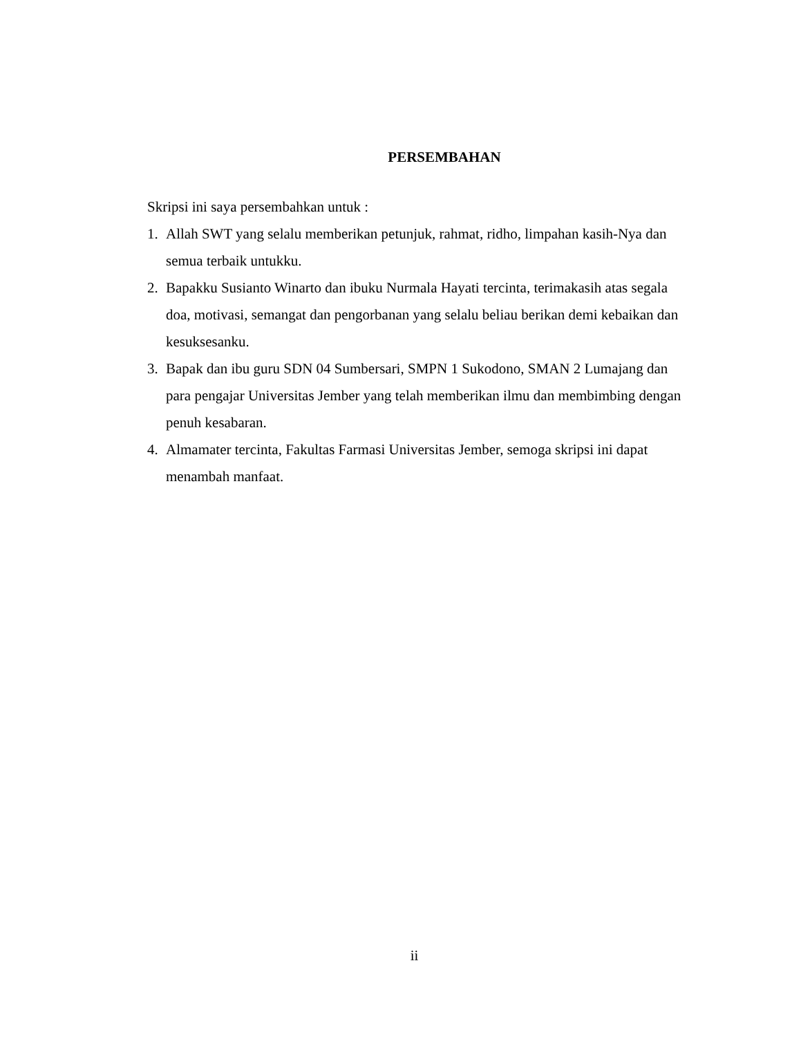PERSEMBAHAN
Skripsi ini saya persembahkan untuk :
1. Allah SWT yang selalu memberikan petunjuk, rahmat, ridho, limpahan kasih-Nya dan semua terbaik untukku.
2. Bapakku Susianto Winarto dan ibuku Nurmala Hayati tercinta, terimakasih atas segala doa, motivasi, semangat dan pengorbanan yang selalu beliau berikan demi kebaikan dan kesuksesanku.
3. Bapak dan ibu guru SDN 04 Sumbersari, SMPN 1 Sukodono, SMAN 2 Lumajang dan para pengajar Universitas Jember yang telah memberikan ilmu dan membimbing dengan penuh kesabaran.
4. Almamater tercinta, Fakultas Farmasi Universitas Jember, semoga skripsi ini dapat menambah manfaat.
ii